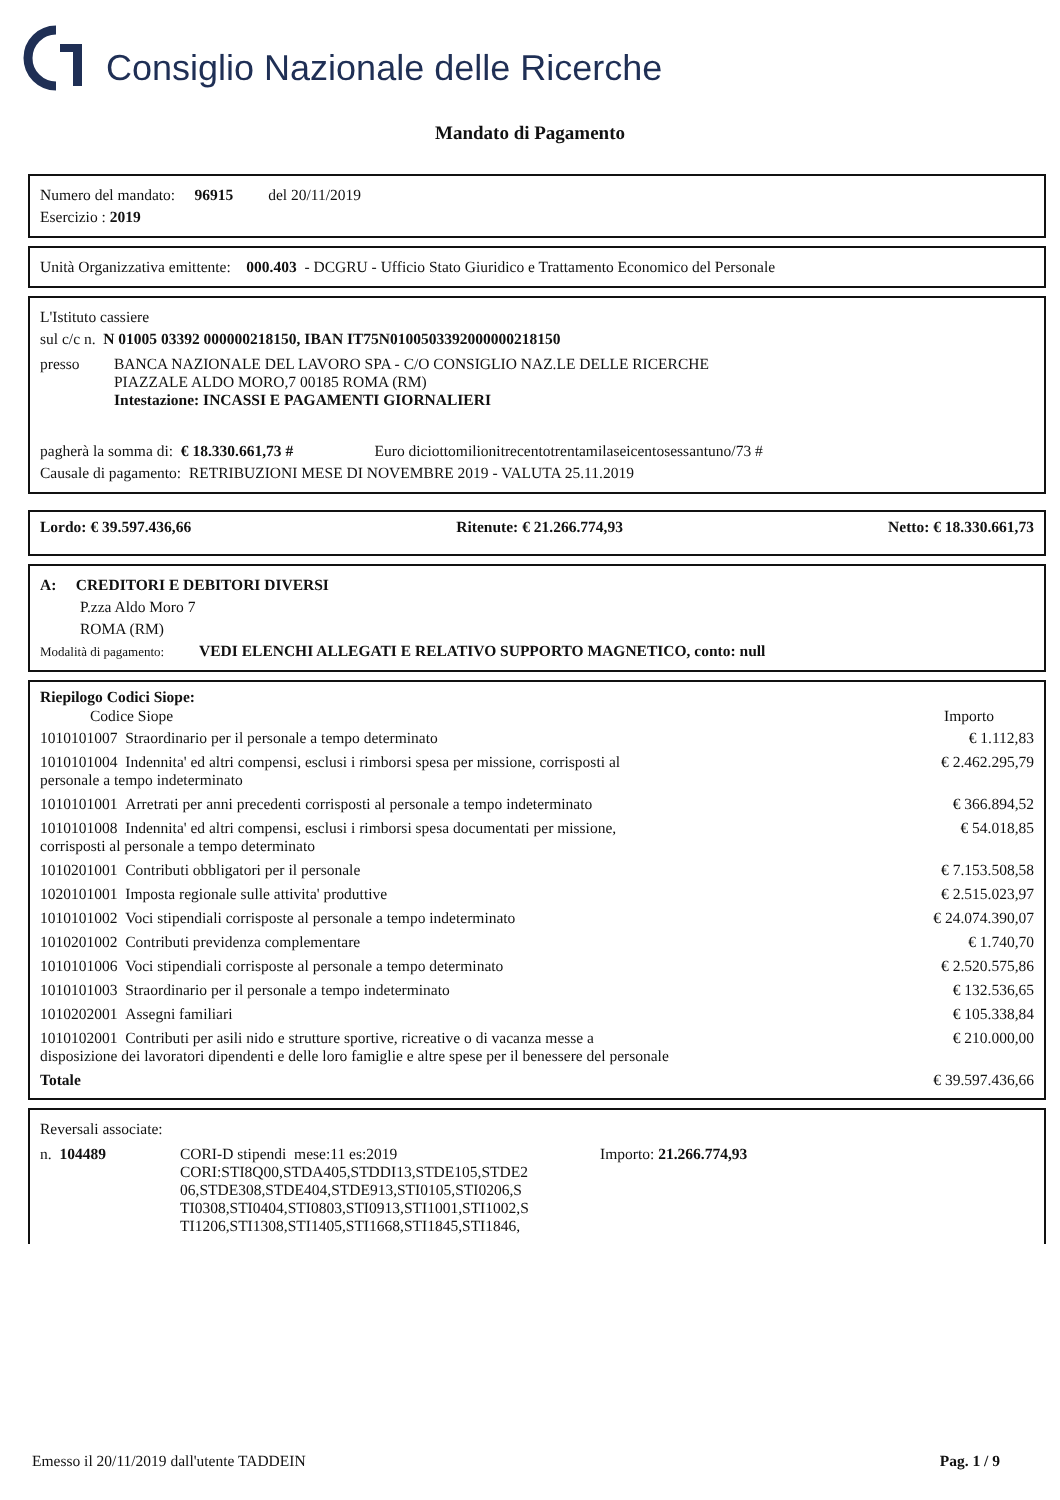Consiglio Nazionale delle Ricerche
Mandato di Pagamento
Numero del mandato: 96915 del 20/11/2019
Esercizio : 2019
Unità Organizzativa emittente: 000.403 - DCGRU - Ufficio Stato Giuridico e Trattamento Economico del Personale
L'Istituto cassiere
sul c/c n. N 01005 03392 000000218150, IBAN IT75N0100503392000000218150
| presso | BANCA NAZIONALE DEL LAVORO SPA - C/O CONSIGLIO NAZ.LE DELLE RICERCHE PIAZZALE ALDO MORO,7 00185 ROMA (RM) Intestazione: INCASSI E PAGAMENTI GIORNALIERI |
pagherà la somma di: € 18.330.661,73 # Euro diciottomilionitrecentotrentamilaseicentosessantuno/73 #
Causale di pagamento: RETRIBUZIONI MESE DI NOVEMBRE 2019 - VALUTA 25.11.2019
Lordo: € 39.597.436,66 Ritenute: € 21.266.774,93 Netto: € 18.330.661,73
A: CREDITORI E DEBITORI DIVERSI
P.zza Aldo Moro 7
ROMA (RM)
Modalità di pagamento: VEDI ELENCHI ALLEGATI E RELATIVO SUPPORTO MAGNETICO, conto: null
Riepilogo Codici Siope:
| Codice Siope | Importo |
| --- | --- |
| 1010101007 Straordinario per il personale a tempo determinato | € 1.112,83 |
| 1010101004 Indennita' ed altri compensi, esclusi i rimborsi spesa per missione, corrisposti al personale a tempo indeterminato | € 2.462.295,79 |
| 1010101001 Arretrati per anni precedenti corrisposti al personale a tempo indeterminato | € 366.894,52 |
| 1010101008 Indennita' ed altri compensi, esclusi i rimborsi spesa documentati per missione, corrisposti al personale a tempo determinato | € 54.018,85 |
| 1010201001 Contributi obbligatori per il personale | € 7.153.508,58 |
| 1020101001 Imposta regionale sulle attivita' produttive | € 2.515.023,97 |
| 1010101002 Voci stipendiali corrisposte al personale a tempo indeterminato | € 24.074.390,07 |
| 1010201002 Contributi previdenza complementare | € 1.740,70 |
| 1010101006 Voci stipendiali corrisposte al personale a tempo determinato | € 2.520.575,86 |
| 1010101003 Straordinario per il personale a tempo indeterminato | € 132.536,65 |
| 1010202001 Assegni familiari | € 105.338,84 |
| 1010102001 Contributi per asili nido e strutture sportive, ricreative o di vacanza messe a disposizione dei lavoratori dipendenti e delle loro famiglie e altre spese per il benessere del personale | € 210.000,00 |
| Totale | € 39.597.436,66 |
Reversali associate:
| n. 104489 | CORI-D stipendi mese:11 es:2019 CORI:STI8Q00,STDA405,STDDI13,STDE105,STDE2 06,STDE308,STDE404,STDE913,STI0105,STI0206,S TI0308,STI0404,STI0803,STI0913,STI1001,STI1002,S TI1206,STI1308,STI1405,STI1668,STI1845,STI1846, | Importo: 21.266.774,93 |
Emesso il 20/11/2019 dall'utente TADDEIN Pag. 1 / 9